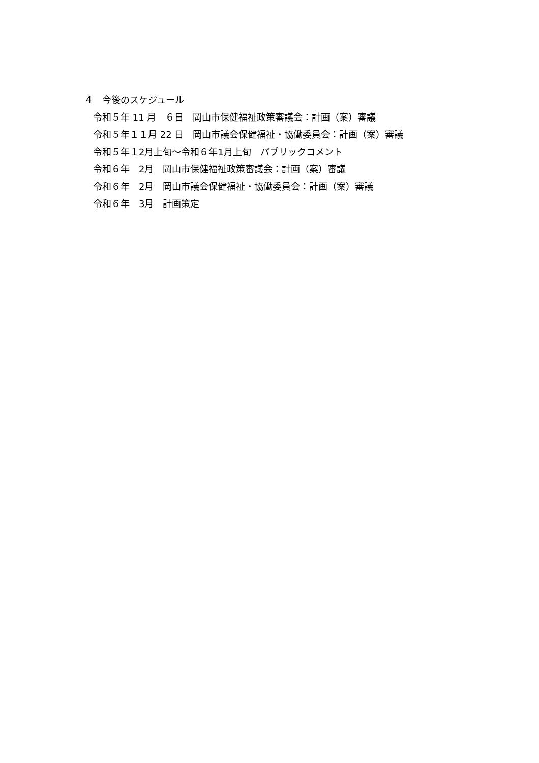４　今後のスケジュール
令和５年 11 月　６日　岡山市保健福祉政策審議会：計画（案）審議
令和５年１１月 22 日　岡山市議会保健福祉・協働委員会：計画（案）審議
令和５年１2月上旬～令和６年1月上旬　パブリックコメント
令和６年　2月　岡山市保健福祉政策審議会：計画（案）審議
令和６年　2月　岡山市議会保健福祉・協働委員会：計画（案）審議
令和６年　3月　計画策定